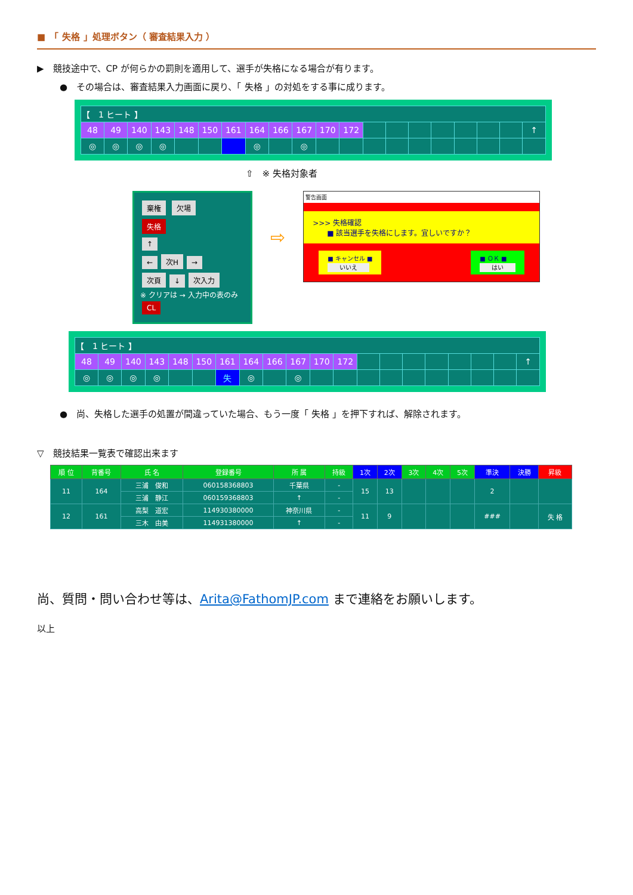■　「 失格 」処理ボタン（ 審査結果入力 ）
▶　競技途中で、CP が何らかの罰則を適用して、選手が失格になる場合が有ります。
●　その場合は、審査結果入力画面に戻り、「 失格 」の対処をする事に成ります。
| 【 1 ヒート 】 | | | | | | | | | | | | | | | | | | | |
| 48 | 49 | 140 | 143 | 148 | 150 | 161 | 164 | 166 | 167 | 170 | 172 | | | | | | | | ↑ |
| ◎ | ◎ | ◎ | ◎ | | | | ◎ | | ◎ | | | | | | | | | | |
⇧　※ 失格対象者
棄権 欠場
失格
↑
← 次H →
次頁 ↓ 次入力
※ クリアは → 入力中の表のみ CL
⇨
警告画面
>>> 失格確認
　　■ 該当選手を失格にします。宜しいですか？
■ キャンセル ■
いいえ
■ ＯＫ ■
はい
| 【 1 ヒート 】 | | | | | | | | | | | | | | | | | | | |
| 48 | 49 | 140 | 143 | 148 | 150 | 161 | 164 | 166 | 167 | 170 | 172 | | | | | | | | ↑ |
| ◎ | ◎ | ◎ | ◎ | | | 失 | ◎ | | ◎ | | | | | | | | | | |
●　尚、失格した選手の処置が間違っていた場合、もう一度「 失格 」を押下すれば、解除されます。
▽　競技結果一覧表で確認出来ます
| 順 位 | 背番号 | 氏 名 | 登録番号 | 所 属 | 持級 | 1次 | 2次 | 3次 | 4次 | 5次 | 準決 | 決勝 | 昇級 |
| --- | --- | --- | --- | --- | --- | --- | --- | --- | --- | --- | --- | --- | --- |
| 11 | 164 | 三浦 俊和 | 060158368803 | 千葉県 | - | 15 | 13 | | | | 2 | | |
| | | 三浦 静江 | 060159368803 | ↑ | - | | | | | | | | |
| 12 | 161 | 高梨 道宏 | 114930380000 | 神奈川県 | - | 11 | 9 | | | | ### | | 失 格 |
| | | 三木 由美 | 114931380000 | ↑ | - | | | | | | | | |
尚、質問・問い合わせ等は、Arita@FathomJP.com まで連絡をお願いします。
以上